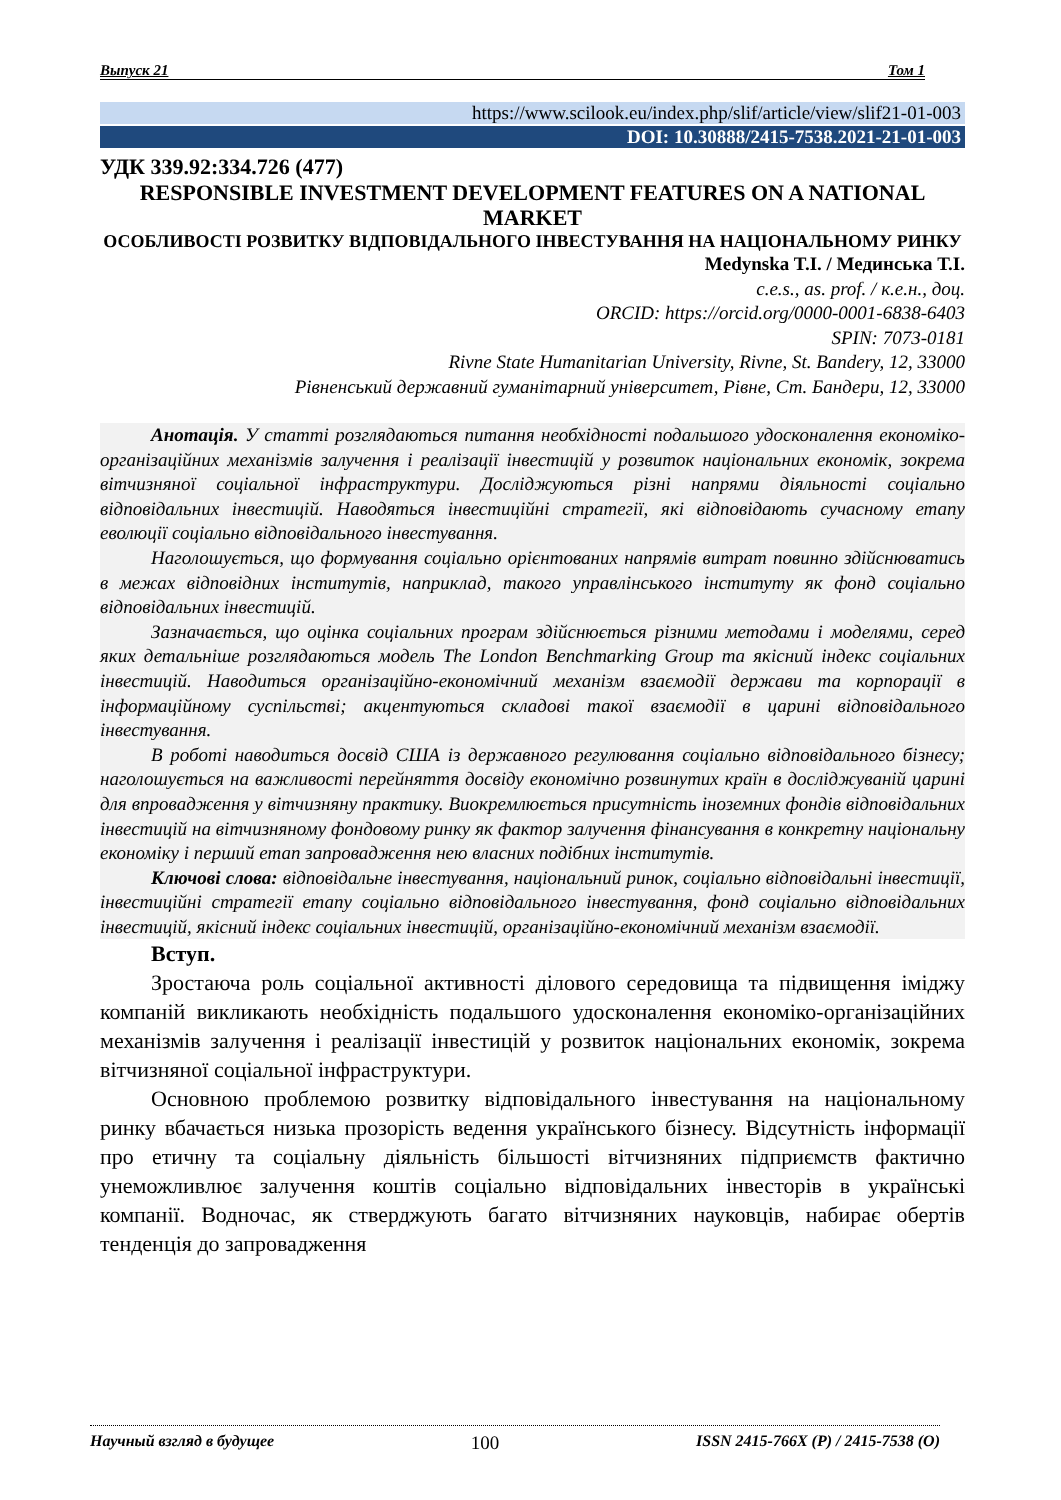Выпуск 21 Том 1
https://www.scilook.eu/index.php/slif/article/view/slif21-01-003
DOI: 10.30888/2415-7538.2021-21-01-003
УДК 339.92:334.726 (477)
RESPONSIBLE INVESTMENT DEVELOPMENT FEATURES ON A NATIONAL MARKET
ОСОБЛИВОСТІ РОЗВИТКУ ВІДПОВІДАЛЬНОГО ІНВЕСТУВАННЯ НА НАЦІОНАЛЬНОМУ РИНКУ
Medynska T.I. / Мединська Т.І.
c.e.s., as. prof. / к.е.н., доц.
ORCID: https://orcid.org/0000-0001-6838-6403
SPIN: 7073-0181
Rivne State Humanitarian University, Rivne, St. Bandery, 12, 33000
Рівненський державний гуманітарний університет, Рівне, Ст. Бандери, 12, 33000
Анотація. У статті розглядаються питання необхідності подальшого удосконалення економіко-організаційних механізмів залучення і реалізації інвестицій у розвиток національних економік, зокрема вітчизняної соціальної інфраструктури. Досліджуються різні напрями діяльності соціально відповідальних інвестицій. Наводяться інвестиційні стратегії, які відповідають сучасному етапу еволюції соціально відповідального інвестування.
Наголошується, що формування соціально орієнтованих напрямів витрат повинно здійснюватись в межах відповідних інститутів, наприклад, такого управлінського інституту як фонд соціально відповідальних інвестицій.
Зазначається, що оцінка соціальних програм здійснюється різними методами і моделями, серед яких детальніше розглядаються модель The London Benchmarking Group та якісний індекс соціальних інвестицій. Наводиться організаційно-економічний механізм взаємодії держави та корпорації в інформаційному суспільстві; акцентуються складові такої взаємодії в царині відповідального інвестування.
В роботі наводиться досвід США із державного регулювання соціально відповідального бізнесу; наголошується на важливості перейняття досвіду економічно розвинутих країн в досліджуваній царині для впровадження у вітчизняну практику. Виокремлюється присутність іноземних фондів відповідальних інвестицій на вітчизняному фондовому ринку як фактор залучення фінансування в конкретну національну економіку і перший етап запровадження нею власних подібних інститутів.
Ключові слова: відповідальне інвестування, національний ринок, соціально відповідальні інвестиції, інвестиційні стратегії етапу соціально відповідального інвестування, фонд соціально відповідальних інвестицій, якісний індекс соціальних інвестицій, організаційно-економічний механізм взаємодії.
Вступ.
Зростаюча роль соціальної активності ділового середовища та підвищення іміджу компаній викликають необхідність подальшого удосконалення економіко-організаційних механізмів залучення і реалізації інвестицій у розвиток національних економік, зокрема вітчизняної соціальної інфраструктури.
Основною проблемою розвитку відповідального інвестування на національному ринку вбачається низька прозорість ведення українського бізнесу. Відсутність інформації про етичну та соціальну діяльність більшості вітчизняних підприємств фактично унеможливлює залучення коштів соціально відповідальних інвесторів в українські компанії. Водночас, як стверджують багато вітчизняних науковців, набирає обертів тенденція до запровадження
Научный взгляд в будущее 100 ISSN 2415-766X (P) / 2415-7538 (O)